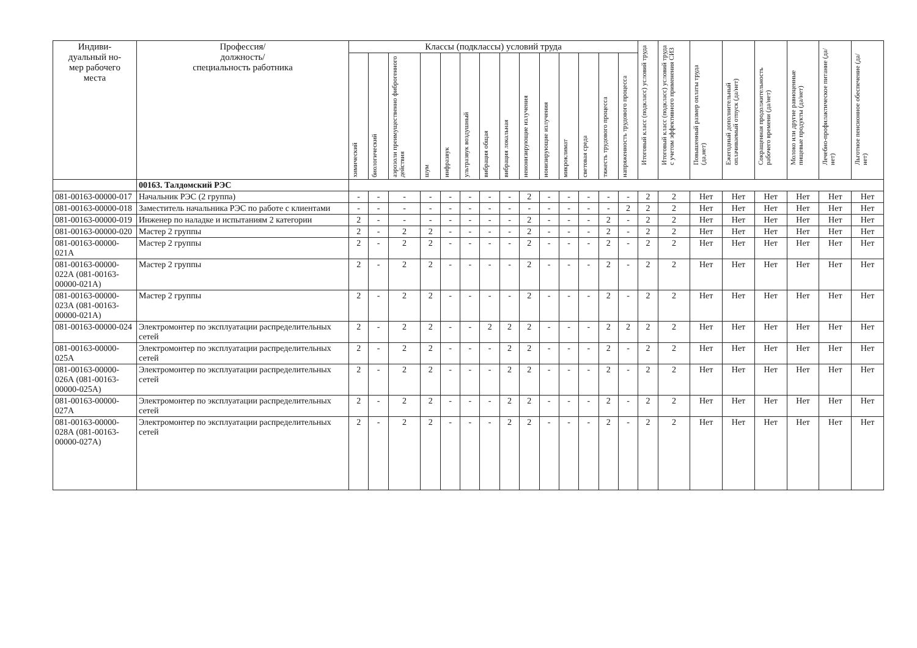| Индиви- дуальный но- мер рабочего места | Профессия/ должность/ специальность работника | Классы (подклассы) условий труда | | | | | | | | | | | | | | Итоговый класс (подкласс) условий труда | Итоговый класс (подкласс) условий труда с учетом эффективного применения СИЗ | Повышенный размер оплаты труда (да,нет) | Ежегодный дополнительный оплачиваемый отпуск (да/нет) | Сокращенная продолжительность рабочего времени (да/нет) | Молоко или другие равноценные пищевые продукты (да/нет) | Лечебно-профилактическое питание (да/нет) | Льготное пенсионное обеспечение (да/нет) |
| --- | --- | --- | --- | --- | --- | --- | --- | --- | --- | --- | --- | --- | --- | --- | --- | --- | --- | --- | --- | --- | --- | --- | --- |
| | | химический | биологический | аэрозоли преимущественно фиброгенного действия | шум | инфразвук | ультразвук воздушный | вибрация общая | вибрация локальная | неионизирующие излучения | ионизирующие излучения | микроклимат | световая среда | тяжесть трудового процесса | напряженность трудового процесса | | | | | | | | |
| | 00163. Талдомский РЭС | | | | | | | | | | | | | | | | | | | | | | |
| 081-00163-00000-017 | Начальник РЭС (2 группа) | - | - | - | - | - | - | - | - | 2 | - | - | - | - | - | 2 | 2 | Нет | Нет | Нет | Нет | Нет | Нет |
| 081-00163-00000-018 | Заместитель начальника РЭС по работе с клиентами | - | - | - | - | - | - | - | - | - | - | - | - | - | 2 | 2 | 2 | Нет | Нет | Нет | Нет | Нет | Нет |
| 081-00163-00000-019 | Инженер по наладке и испытаниям 2 категории | 2 | - | - | - | - | - | - | - | 2 | - | - | - | 2 | - | 2 | 2 | Нет | Нет | Нет | Нет | Нет | Нет |
| 081-00163-00000-020 | Мастер 2 группы | 2 | - | 2 | 2 | - | - | - | - | 2 | - | - | - | 2 | - | 2 | 2 | Нет | Нет | Нет | Нет | Нет | Нет |
| 081-00163-00000-021А | Мастер 2 группы | 2 | - | 2 | 2 | - | - | - | - | 2 | - | - | - | 2 | - | 2 | 2 | Нет | Нет | Нет | Нет | Нет | Нет |
| 081-00163-00000-022А (081-00163-00000-021А) | Мастер 2 группы | 2 | - | 2 | 2 | - | - | - | - | 2 | - | - | - | 2 | - | 2 | 2 | Нет | Нет | Нет | Нет | Нет | Нет |
| 081-00163-00000-023А (081-00163-00000-021А) | Мастер 2 группы | 2 | - | 2 | 2 | - | - | - | - | 2 | - | - | - | 2 | - | 2 | 2 | Нет | Нет | Нет | Нет | Нет | Нет |
| 081-00163-00000-024 | Электромонтер по эксплуатации распределительных сетей | 2 | - | 2 | 2 | - | - | 2 | 2 | 2 | - | - | - | 2 | 2 | 2 | 2 | Нет | Нет | Нет | Нет | Нет | Нет |
| 081-00163-00000-025А | Электромонтер по эксплуатации распределительных сетей | 2 | - | 2 | 2 | - | - | - | 2 | 2 | - | - | - | 2 | - | 2 | 2 | Нет | Нет | Нет | Нет | Нет | Нет |
| 081-00163-00000-026А (081-00163-00000-025А) | Электромонтер по эксплуатации распределительных сетей | 2 | - | 2 | 2 | - | - | - | 2 | 2 | - | - | - | 2 | - | 2 | 2 | Нет | Нет | Нет | Нет | Нет | Нет |
| 081-00163-00000-027А | Электромонтер по эксплуатации распределительных сетей | 2 | - | 2 | 2 | - | - | - | 2 | 2 | - | - | - | 2 | - | 2 | 2 | Нет | Нет | Нет | Нет | Нет | Нет |
| 081-00163-00000-028А (081-00163-00000-027А) | Электромонтер по эксплуатации распределительных сетей | 2 | - | 2 | 2 | - | - | - | 2 | 2 | - | - | - | 2 | - | 2 | 2 | Нет | Нет | Нет | Нет | Нет | Нет |